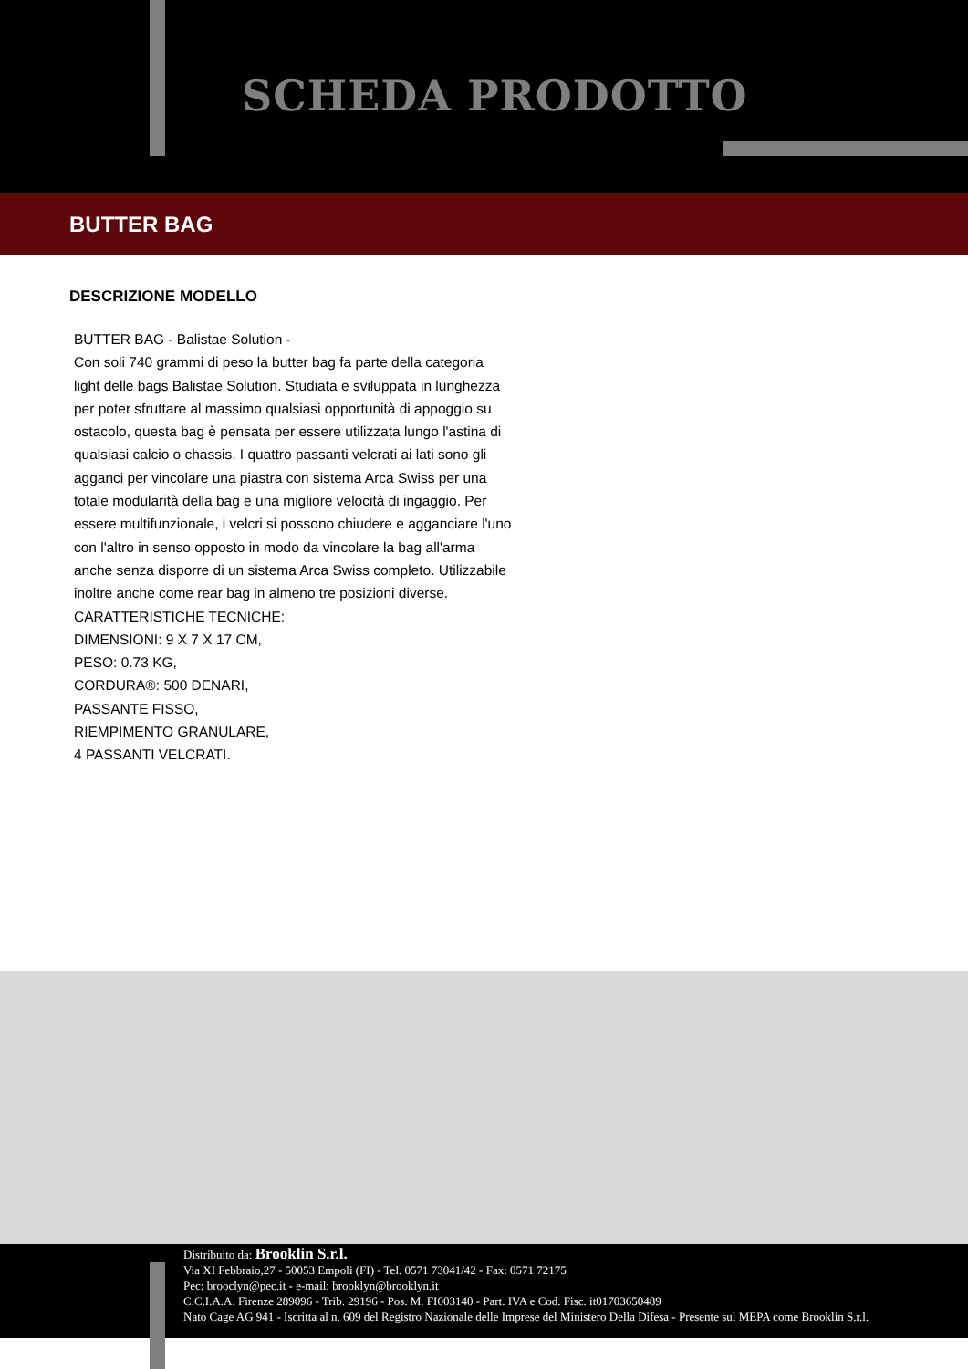SCHEDA PRODOTTO
BUTTER BAG
DESCRIZIONE MODELLO
BUTTER BAG - Balistae Solution -
Con soli 740 grammi di peso la butter bag fa parte della categoria light delle bags Balistae Solution. Studiata e sviluppata in lunghezza per poter sfruttare al massimo qualsiasi opportunità di appoggio su ostacolo, questa bag è pensata per essere utilizzata lungo l'astina di qualsiasi calcio o chassis. I quattro passanti velcrati ai lati sono gli agganci per vincolare una piastra con sistema Arca Swiss per una totale modularità della bag e una migliore velocità di ingaggio. Per essere multifunzionale, i velcri si possono chiudere e agganciare l'uno con l'altro in senso opposto in modo da vincolare la bag all'arma anche senza disporre di un sistema Arca Swiss completo. Utilizzabile inoltre anche come rear bag in almeno tre posizioni diverse.
CARATTERISTICHE TECNICHE:
DIMENSIONI: 9 X 7 X 17 CM,
PESO: 0.73 KG,
CORDURA®: 500 DENARI,
PASSANTE FISSO,
RIEMPIMENTO GRANULARE,
4 PASSANTI VELCRATI.
Distribuito da: Brooklin S.r.l.
Via XI Febbraio,27 - 50053 Empoli (FI) - Tel. 0571 73041/42 - Fax: 0571 72175
Pec: brooclyn@pec.it - e-mail: brooklyn@brooklyn.it
C.C.I.A.A. Firenze 289096 - Trib. 29196 - Pos. M. FI003140 - Part. IVA e Cod. Fisc. it01703650489
Nato Cage AG 941 - Iscritta al n. 609 del Registro Nazionale delle Imprese del Ministero Della Difesa - Presente sul MEPA come Brooklin S.r.l.